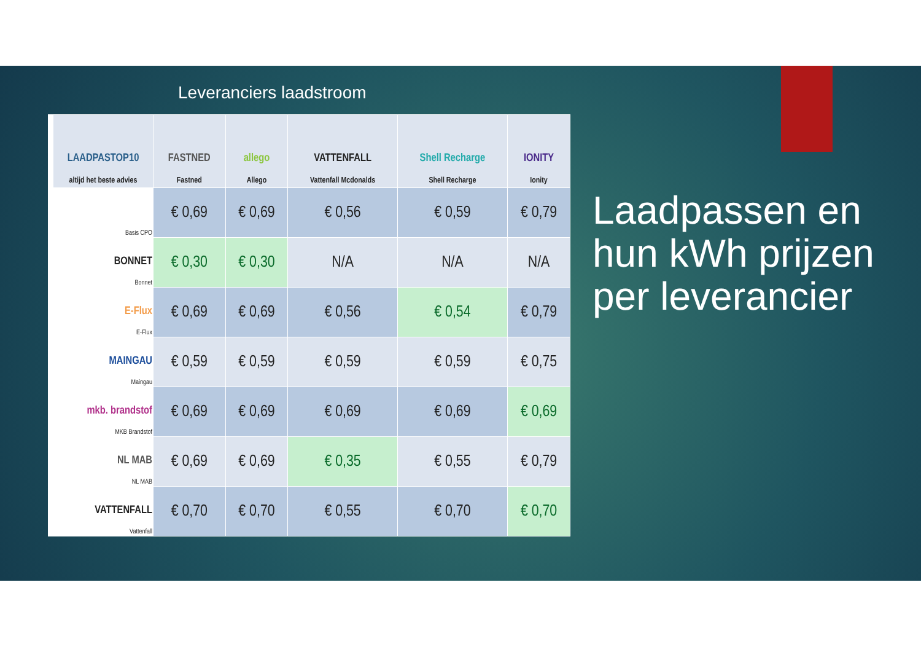Leveranciers laadstroom
| LAADPASTOP10 altijd het beste advies | FASTNED Fastned | allego Allego | VATTENFALL Vattenfall Mcdonalds | Shell Recharge Shell Recharge | IONITY Ionity |
| --- | --- | --- | --- | --- | --- |
| Basis CPO | € 0,69 | € 0,69 | € 0,56 | € 0,59 | € 0,79 |
| BONNET Bonnet | € 0,30 | € 0,30 | N/A | N/A | N/A |
| E-Flux E-Flux | € 0,69 | € 0,69 | € 0,56 | € 0,54 | € 0,79 |
| MAINGAU Maingau | € 0,59 | € 0,59 | € 0,59 | € 0,59 | € 0,75 |
| mkb. brandstof MKB Brandstof | € 0,69 | € 0,69 | € 0,69 | € 0,69 | € 0,69 |
| NL MAB NL MAB | € 0,69 | € 0,69 | € 0,35 | € 0,55 | € 0,79 |
| VATTENFALL Vattenfall | € 0,70 | € 0,70 | € 0,55 | € 0,70 | € 0,70 |
Laadpassen en hun kWh prijzen per leverancier